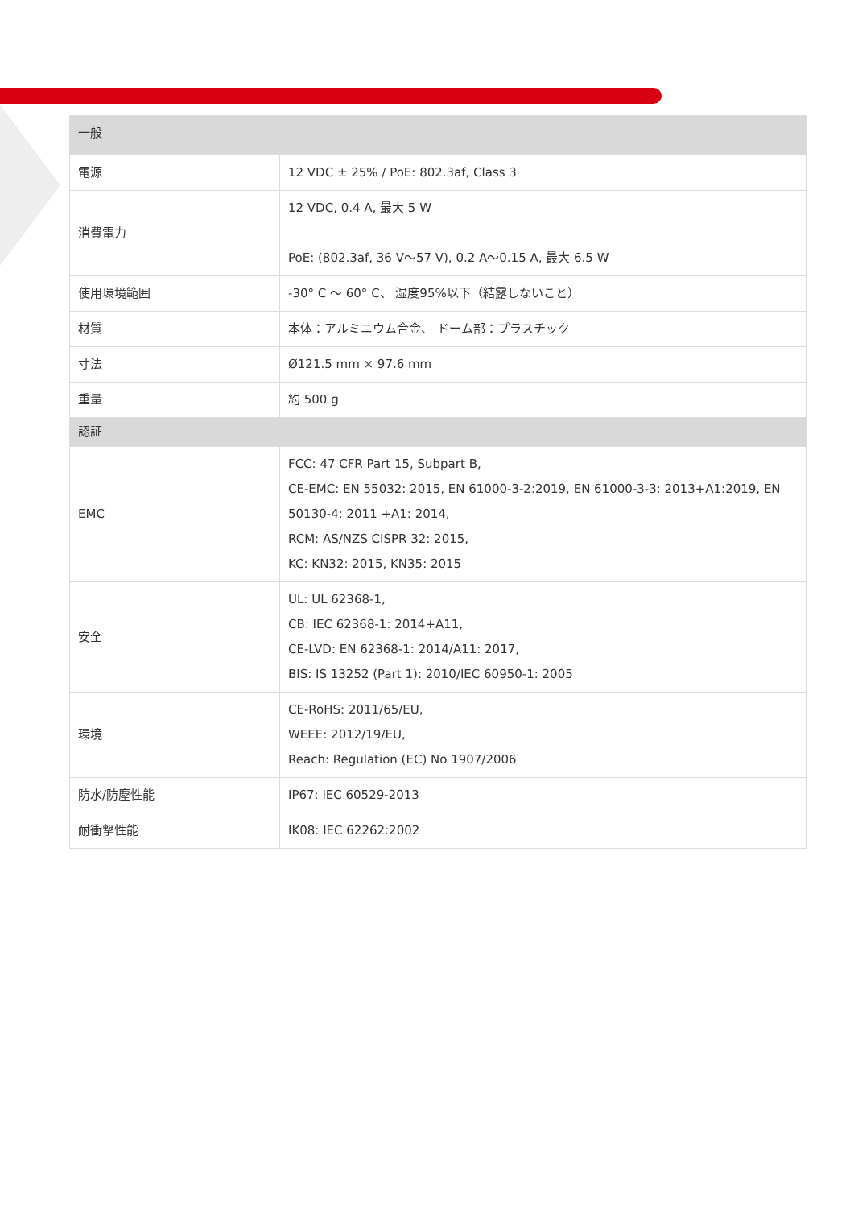| 一般 | |
| --- | --- |
| 電源 | 12 VDC ± 25% / PoE: 802.3af, Class 3 |
| 消費電力 | 12 VDC, 0.4 A, 最大 5 W PoE: (802.3af, 36 V～57 V), 0.2 A～0.15 A, 最大 6.5 W |
| 使用環境範囲 | -30° C ～ 60° C、 湿度95%以下（結露しないこと） |
| 材質 | 本体：アルミニウム合金、 ドーム部：プラスチック |
| 寸法 | Ø121.5 mm × 97.6 mm |
| 重量 | 約 500 g |
| 認証 | |
| EMC | FCC: 47 CFR Part 15, Subpart B, CE-EMC: EN 55032: 2015, EN 61000-3-2:2019, EN 61000-3-3: 2013+A1:2019, EN 50130-4: 2011 +A1: 2014, RCM: AS/NZS CISPR 32: 2015, KC: KN32: 2015, KN35: 2015 |
| 安全 | UL: UL 62368-1, CB: IEC 62368-1: 2014+A11, CE-LVD: EN 62368-1: 2014/A11: 2017, BIS: IS 13252 (Part 1): 2010/IEC 60950-1: 2005 |
| 環境 | CE-RoHS: 2011/65/EU, WEEE: 2012/19/EU, Reach: Regulation (EC) No 1907/2006 |
| 防水/防塵性能 | IP67: IEC 60529-2013 |
| 耐衝撃性能 | IK08: IEC 62262:2002 |